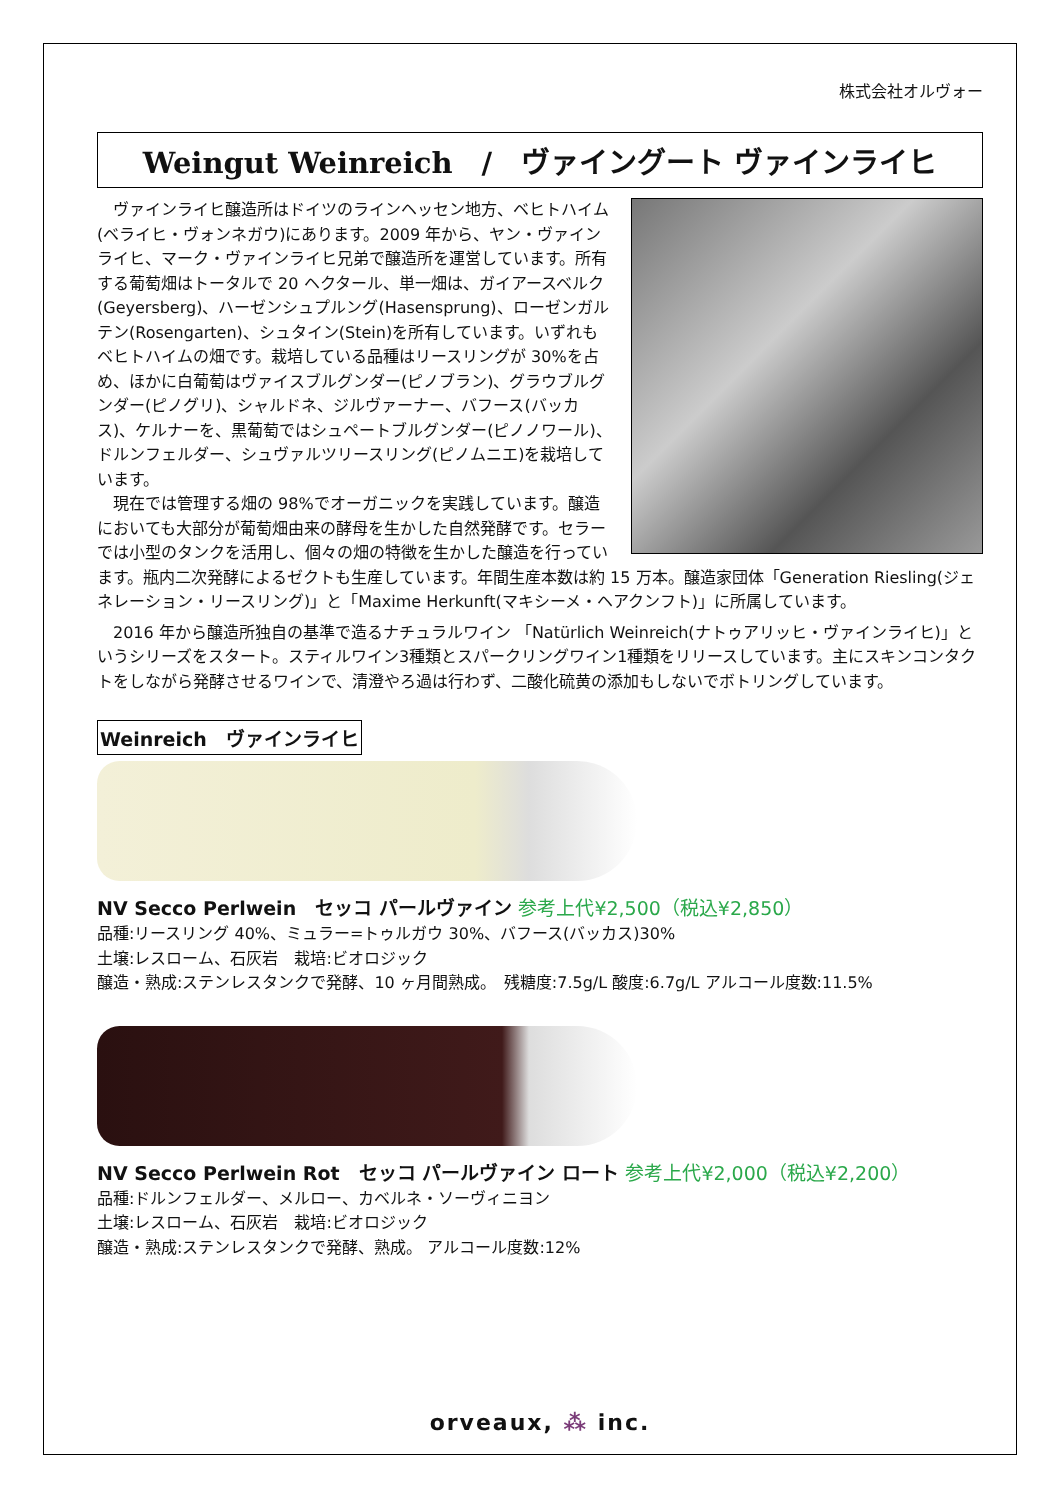株式会社オルヴォー
Weingut Weinreich　/　ヴァイングート ヴァインライヒ
ヴァインライヒ醸造所はドイツのラインヘッセン地方、ベヒトハイム(ベライヒ・ヴォンネガウ)にあります。2009 年から、ヤン・ヴァインライヒ、マーク・ヴァインライヒ兄弟で醸造所を運営しています。所有する葡萄畑はトータルで 20 ヘクタール、単一畑は、ガイアースベルク(Geyersberg)、ハーゼンシュプルング(Hasensprung)、ローゼンガルテン(Rosengarten)、シュタイン(Stein)を所有しています。いずれもベヒトハイムの畑です。栽培している品種はリースリングが 30%を占め、ほかに白葡萄はヴァイスブルグンダー(ピノブラン)、グラウブルグンダー(ピノグリ)、シャルドネ、ジルヴァーナー、バフース(バッカス)、ケルナーを、黒葡萄ではシュペートブルグンダー(ピノノワール)、ドルンフェルダー、シュヴァルツリースリング(ピノムニエ)を栽培しています。
現在では管理する畑の 98%でオーガニックを実践しています。醸造においても大部分が葡萄畑由来の酵母を生かした自然発酵です。セラーでは小型のタンクを活用し、個々の畑の特徴を生かした醸造を行っています。瓶内二次発酵によるゼクトも生産しています。年間生産本数は約 15 万本。醸造家団体「Generation Riesling(ジェネレーション・リースリング)」と「Maxime Herkunft(マキシーメ・ヘアクンフト)」に所属しています。
2016 年から醸造所独自の基準で造るナチュラルワイン 「Natürlich Weinreich(ナトゥアリッヒ・ヴァインライヒ)」というシリーズをスタート。スティルワイン3種類とスパークリングワイン1種類をリリースしています。主にスキンコンタクトをしながら発酵させるワインで、清澄やろ過は行わず、二酸化硫黄の添加もしないでボトリングしています。
Weinreich　ヴァインライヒ
NV Secco Perlwein　セッコ パールヴァイン 参考上代¥2,500（税込¥2,850）
品種:リースリング 40%、ミュラー=トゥルガウ 30%、バフース(バッカス)30%
土壌:レスローム、石灰岩　栽培:ビオロジック
醸造・熟成:ステンレスタンクで発酵、10 ヶ月間熟成。　残糖度:7.5g/L 酸度:6.7g/L アルコール度数:11.5%
NV Secco Perlwein Rot　セッコ パールヴァイン ロート 参考上代¥2,000（税込¥2,200）
品種:ドルンフェルダー、メルロー、カベルネ・ソーヴィニヨン
土壌:レスローム、石灰岩　栽培:ビオロジック
醸造・熟成:ステンレスタンクで発酵、熟成。 アルコール度数:12%
orveaux, ⁂ inc.